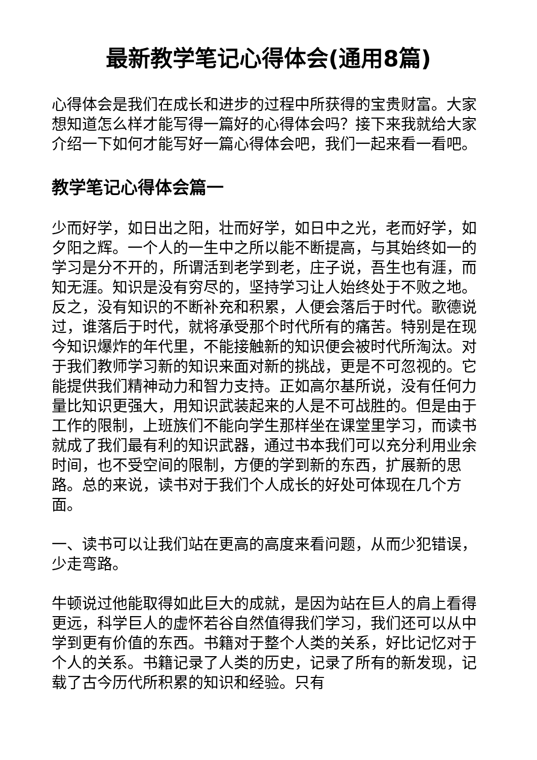最新教学笔记心得体会(通用8篇)
心得体会是我们在成长和进步的过程中所获得的宝贵财富。大家想知道怎么样才能写得一篇好的心得体会吗？接下来我就给大家介绍一下如何才能写好一篇心得体会吧，我们一起来看一看吧。
教学笔记心得体会篇一
少而好学，如日出之阳，壮而好学，如日中之光，老而好学，如夕阳之辉。一个人的一生中之所以能不断提高，与其始终如一的学习是分不开的，所谓活到老学到老，庄子说，吾生也有涯，而知无涯。知识是没有穷尽的，坚持学习让人始终处于不败之地。反之，没有知识的不断补充和积累，人便会落后于时代。歌德说过，谁落后于时代，就将承受那个时代所有的痛苦。特别是在现今知识爆炸的年代里，不能接触新的知识便会被时代所淘汰。对于我们教师学习新的知识来面对新的挑战，更是不可忽视的。它能提供我们精神动力和智力支持。正如高尔基所说，没有任何力量比知识更强大，用知识武装起来的人是不可战胜的。但是由于工作的限制，上班族们不能向学生那样坐在课堂里学习，而读书就成了我们最有利的知识武器，通过书本我们可以充分利用业余时间，也不受空间的限制，方便的学到新的东西，扩展新的思路。总的来说，读书对于我们个人成长的好处可体现在几个方面。
一、读书可以让我们站在更高的高度来看问题，从而少犯错误，少走弯路。
牛顿说过他能取得如此巨大的成就，是因为站在巨人的肩上看得更远，科学巨人的虚怀若谷自然值得我们学习，我们还可以从中学到更有价值的东西。书籍对于整个人类的关系，好比记忆对于个人的关系。书籍记录了人类的历史，记录了所有的新发现，记载了古今历代所积累的知识和经验。只有